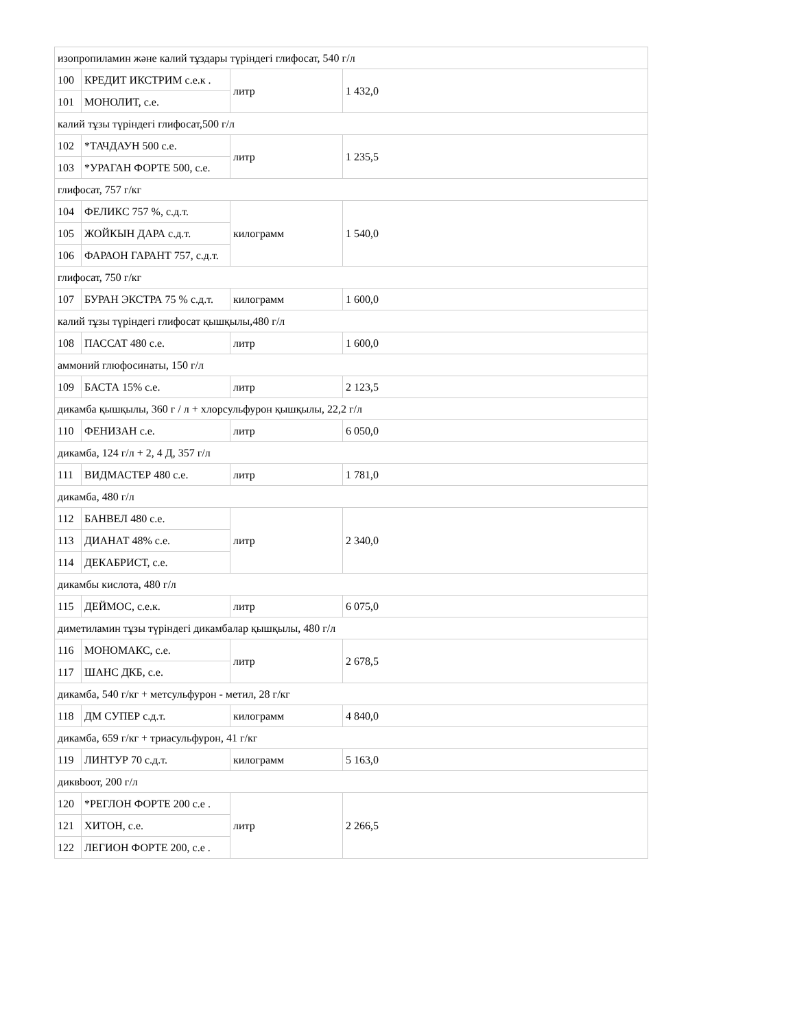| изопропиламин және калий тұздары түріндегі глифосат, 540 г/л | | | |
| 100 | КРЕДИТ ИКСТРИМ с.е.к . | литр | 1 432,0 |
| 101 | МОНОЛИТ, с.е. | | |
| калий тұзы түріндегі глифосат,500 г/л | | | |
| 102 | *ТАЧДАУН 500 с.е. | литр | 1 235,5 |
| 103 | *УРАГАН ФОРТЕ 500, с.е. | | |
| глифосат, 757 г/кг | | | |
| 104 | ФЕЛИКС 757 %, с.д.т. | килограмм | 1 540,0 |
| 105 | ЖОЙКЫН ДАРА с.д.т. | | |
| 106 | ФАРАОН ГАРАНТ 757, с.д.т. | | |
| глифосат, 750 г/кг | | | |
| 107 | БУРАН ЭКСТРА 75 % с.д.т. | килограмм | 1 600,0 |
| калий тұзы түріндегі глифосат қышқылы,480 г/л | | | |
| 108 | ПАССАТ 480 с.е. | литр | 1 600,0 |
| аммоний глюфосинаты, 150 г/л | | | |
| 109 | БАСТА 15% с.е. | литр | 2 123,5 |
| дикамба қышқылы, 360 г / л + хлорсульфурон қышқылы, 22,2 г/л | | | |
| 110 | ФЕНИЗАН с.е. | литр | 6 050,0 |
| дикамба, 124 г/л + 2, 4 Д, 357 г/л | | | |
| 111 | ВИДМАСТЕР 480 с.е. | литр | 1 781,0 |
| дикамба, 480 г/л | | | |
| 112 | БАНВЕЛ 480 с.е. | литр | 2 340,0 |
| 113 | ДИАНАТ 48% с.е. | | |
| 114 | ДЕКАБРИСТ, с.е. | | |
| дикамбы кислота, 480 г/л | | | |
| 115 | ДЕЙМОС, с.е.к. | литр | 6 075,0 |
| диметиламин тұзы түріндегі дикамбалар қышқылы, 480 г/л | | | |
| 116 | МОНОМАКС, с.е. | литр | 2 678,5 |
| 117 | ШАНС ДКБ, с.е. | | |
| дикамба, 540 г/кг + метсульфурон - метил, 28 г/кг | | | |
| 118 | ДМ СУПЕР с.д.т. | килограмм | 4 840,0 |
| дикамба, 659 г/кг + триасульфурон, 41 г/кг | | | |
| 119 | ЛИНТУР 70 с.д.т. | килограмм | 5 163,0 |
| диквbooт, 200 г/л | | | |
| 120 | *РЕГЛОН ФОРТЕ 200 с.е . | литр | 2 266,5 |
| 121 | ХИТОН, с.е. | | |
| 122 | ЛЕГИОН ФОРТЕ 200, с.е . | | |